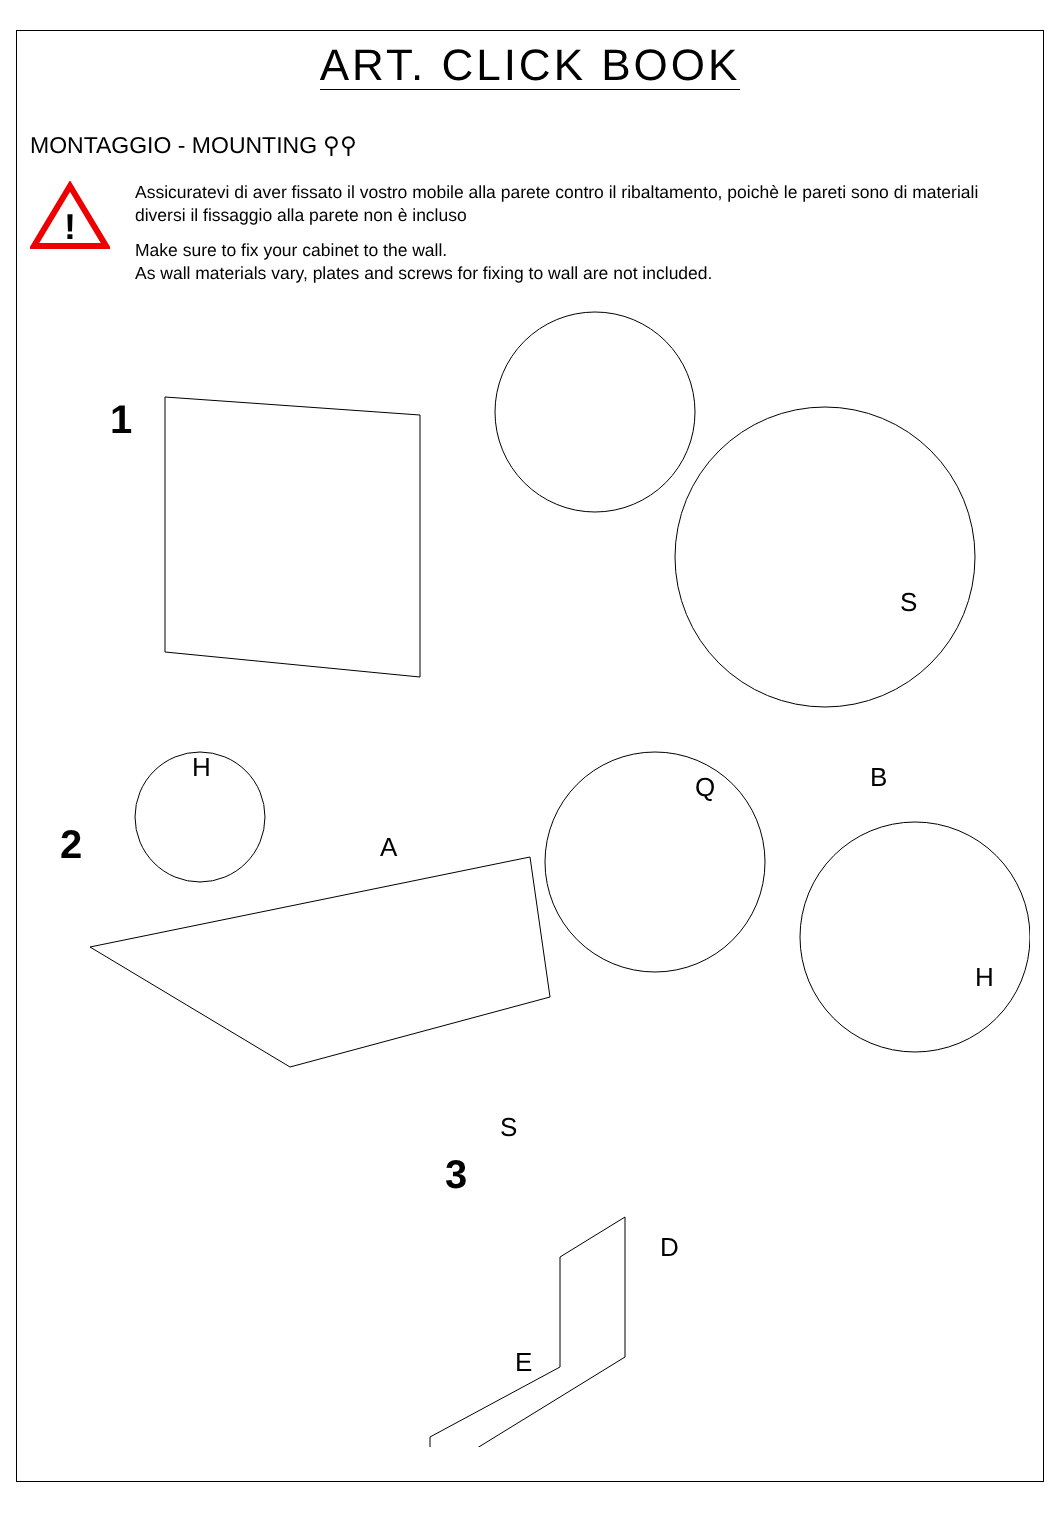ART. CLICK BOOK
MONTAGGIO - MOUNTING ⚲⚲
!
Assicuratevi di aver fissato il vostro mobile alla parete contro il ribaltamento, poichè le pareti sono di materiali diversi il fissaggio alla parete non è incluso
Make sure to fix your cabinet to the wall.
As wall materials vary, plates and screws for fixing to wall are not included.
1
S
B
2
H
A
Q
H
3
S
D
E